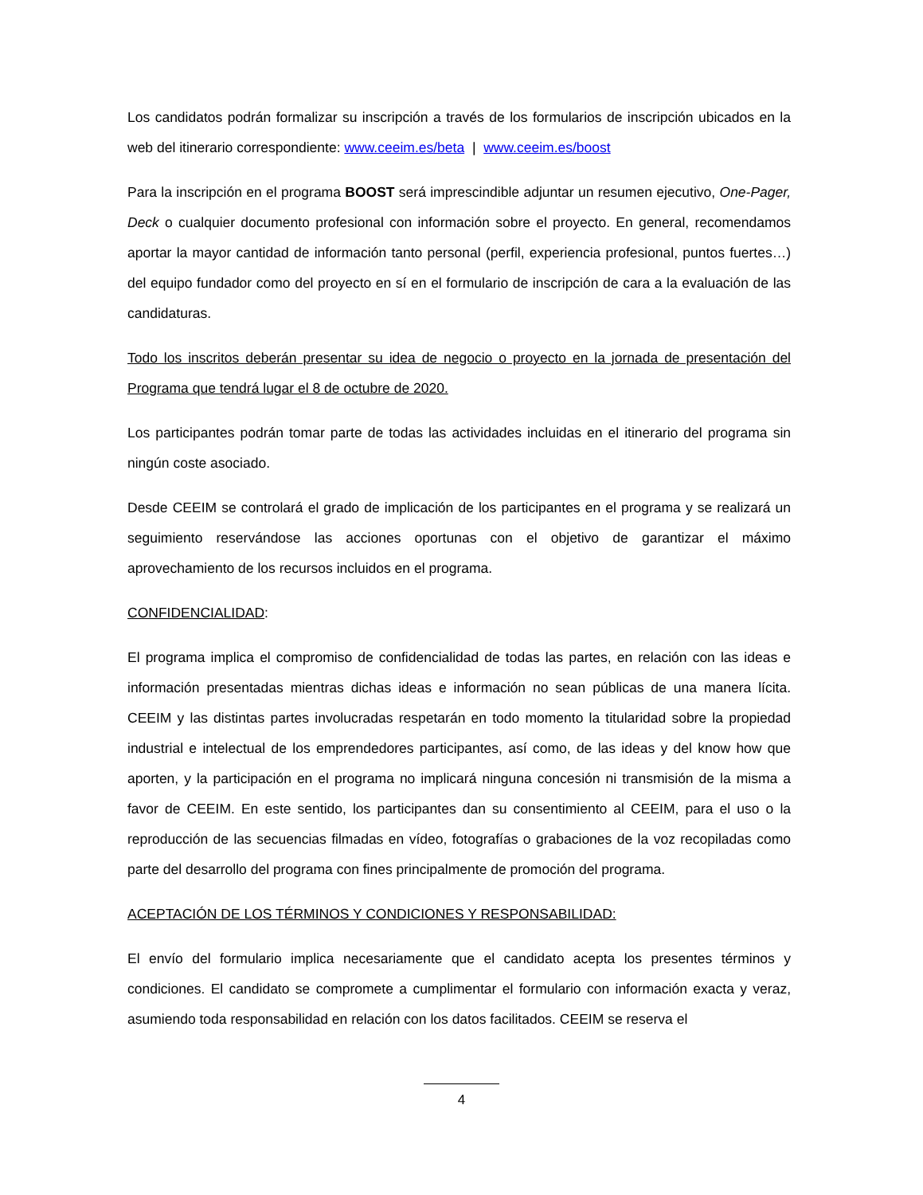Los candidatos podrán formalizar su inscripción a través de los formularios de inscripción ubicados en la web del itinerario correspondiente: www.ceeim.es/beta | www.ceeim.es/boost
Para la inscripción en el programa BOOST será imprescindible adjuntar un resumen ejecutivo, One-Pager, Deck o cualquier documento profesional con información sobre el proyecto. En general, recomendamos aportar la mayor cantidad de información tanto personal (perfil, experiencia profesional, puntos fuertes…) del equipo fundador como del proyecto en sí en el formulario de inscripción de cara a la evaluación de las candidaturas.
Todo los inscritos deberán presentar su idea de negocio o proyecto en la jornada de presentación del Programa que tendrá lugar el 8 de octubre de 2020.
Los participantes podrán tomar parte de todas las actividades incluidas en el itinerario del programa sin ningún coste asociado.
Desde CEEIM se controlará el grado de implicación de los participantes en el programa y se realizará un seguimiento reservándose las acciones oportunas con el objetivo de garantizar el máximo aprovechamiento de los recursos incluidos en el programa.
CONFIDENCIALIDAD:
El programa implica el compromiso de confidencialidad de todas las partes, en relación con las ideas e información presentadas mientras dichas ideas e información no sean públicas de una manera lícita. CEEIM y las distintas partes involucradas respetarán en todo momento la titularidad sobre la propiedad industrial e intelectual de los emprendedores participantes, así como, de las ideas y del know how que aporten, y la participación en el programa no implicará ninguna concesión ni transmisión de la misma a favor de CEEIM. En este sentido, los participantes dan su consentimiento al CEEIM, para el uso o la reproducción de las secuencias filmadas en vídeo, fotografías o grabaciones de la voz recopiladas como parte del desarrollo del programa con fines principalmente de promoción del programa.
ACEPTACIÓN DE LOS TÉRMINOS Y CONDICIONES Y RESPONSABILIDAD:
El envío del formulario implica necesariamente que el candidato acepta los presentes términos y condiciones. El candidato se compromete a cumplimentar el formulario con información exacta y veraz, asumiendo toda responsabilidad en relación con los datos facilitados. CEEIM se reserva el
4